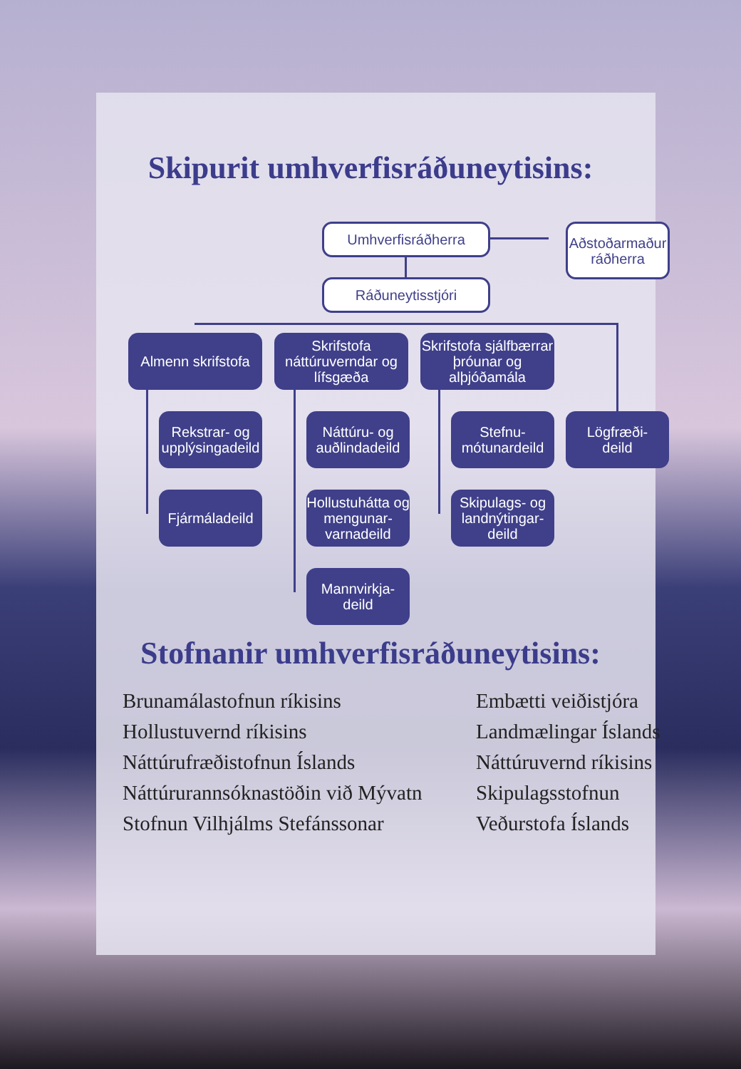Skipurit umhverfisráðuneytisins:
Umhverfisráðherra
Aðstoðarmaður ráðherra
Ráðuneytisstjóri
Almenn skrifstofa
Skrifstofa náttúruverndar og lífsgæða
Skrifstofa sjálfbærrar þróunar og alþjóðamála
Rekstrar- og upplýsingadeild
Náttúru- og auðlindadeild
Stefnu-
mótunardeild
Lögfræði-
deild
Fjármáladeild
Hollustuhátta og mengunar-varnadeild
Skipulags- og landnýtingar-deild
Mannvirkja-
deild
Stofnanir umhverfisráðuneytisins:
Brunamálastofnun ríkisins
Hollustuvernd ríkisins
Náttúrufræðistofnun Íslands
Náttúrurannsóknastöðin við Mývatn
Stofnun Vilhjálms Stefánssonar
Embætti veiðistjóra
Landmælingar Íslands
Náttúruvernd ríkisins
Skipulagsstofnun
Veðurstofa Íslands